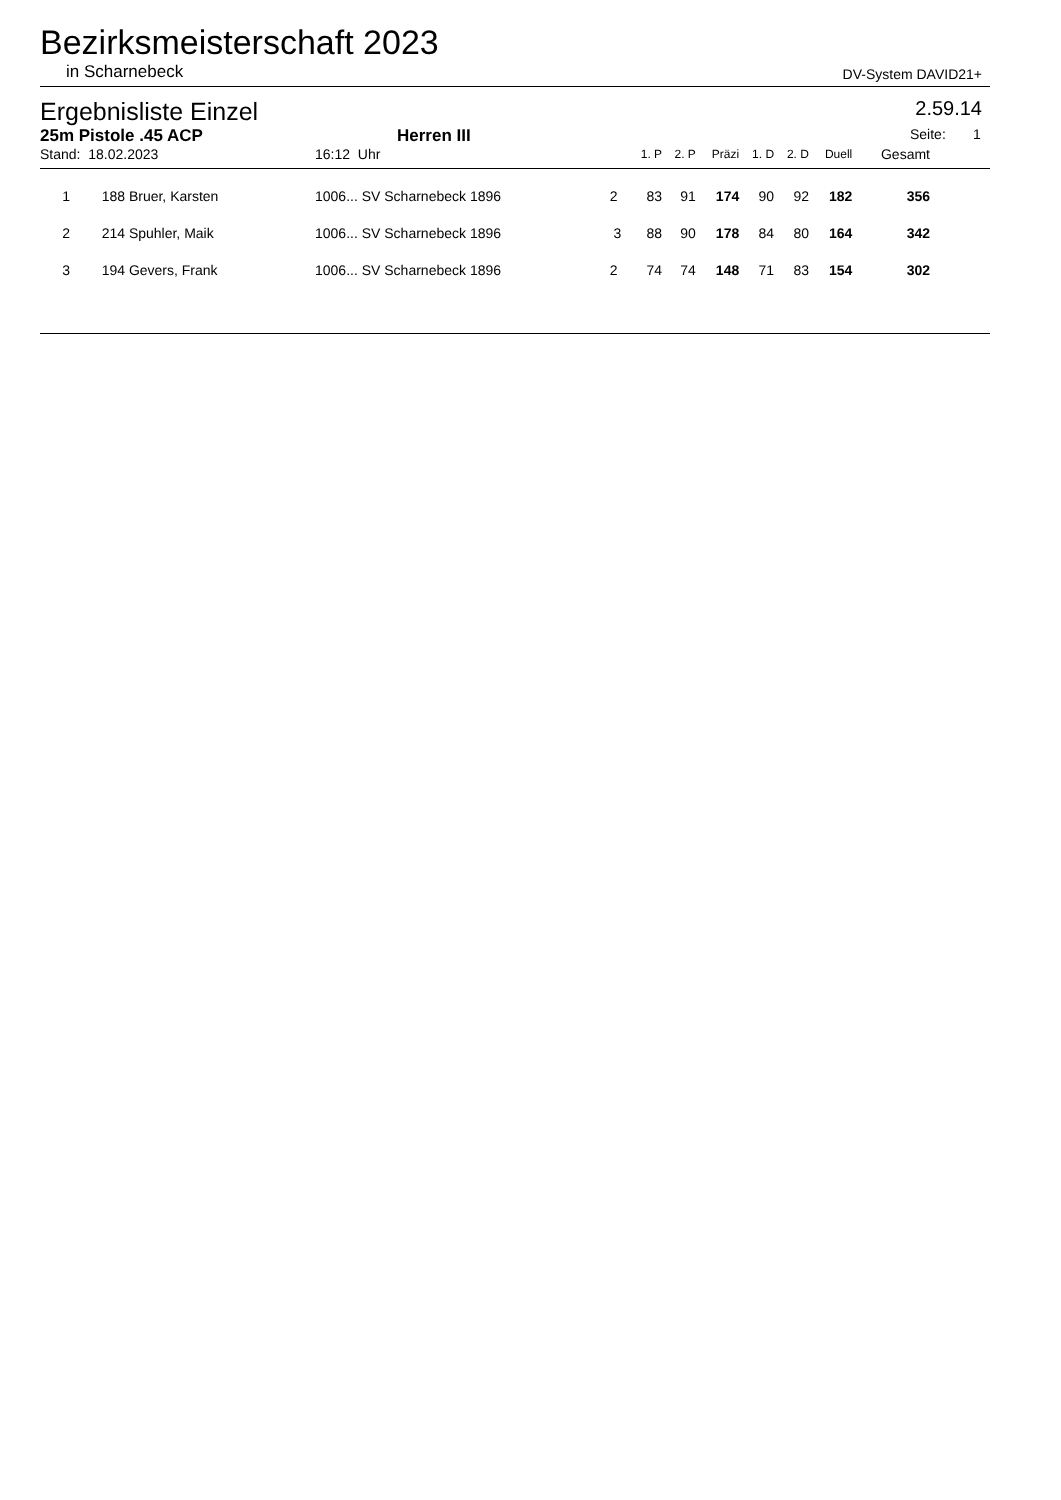Bezirksmeisterschaft 2023
in Scharnebeck DV-System DAVID21+
Ergebnisliste Einzel 2.59.14
25m Pistole .45 ACP Herren III Seite: 1
| Stand: 18.02.2023 | | | 16:12 Uhr | | | 1. P | 2. P | Präzi | 1. D | 2. D | Duell | Gesamt | |
| --- | --- | --- | --- | --- | --- | --- | --- | --- | --- | --- | --- | --- | --- |
| 1 | 188 | Bruer, Karsten | 1006... SV Scharnebeck 1896 | 2 | | 83 | 91 | 174 | 90 | 92 | 182 | 356 | |
| 2 | 214 | Spuhler, Maik | 1006... SV Scharnebeck 1896 | 3 | | 88 | 90 | 178 | 84 | 80 | 164 | 342 | |
| 3 | 194 | Gevers, Frank | 1006... SV Scharnebeck 1896 | 2 | | 74 | 74 | 148 | 71 | 83 | 154 | 302 | |